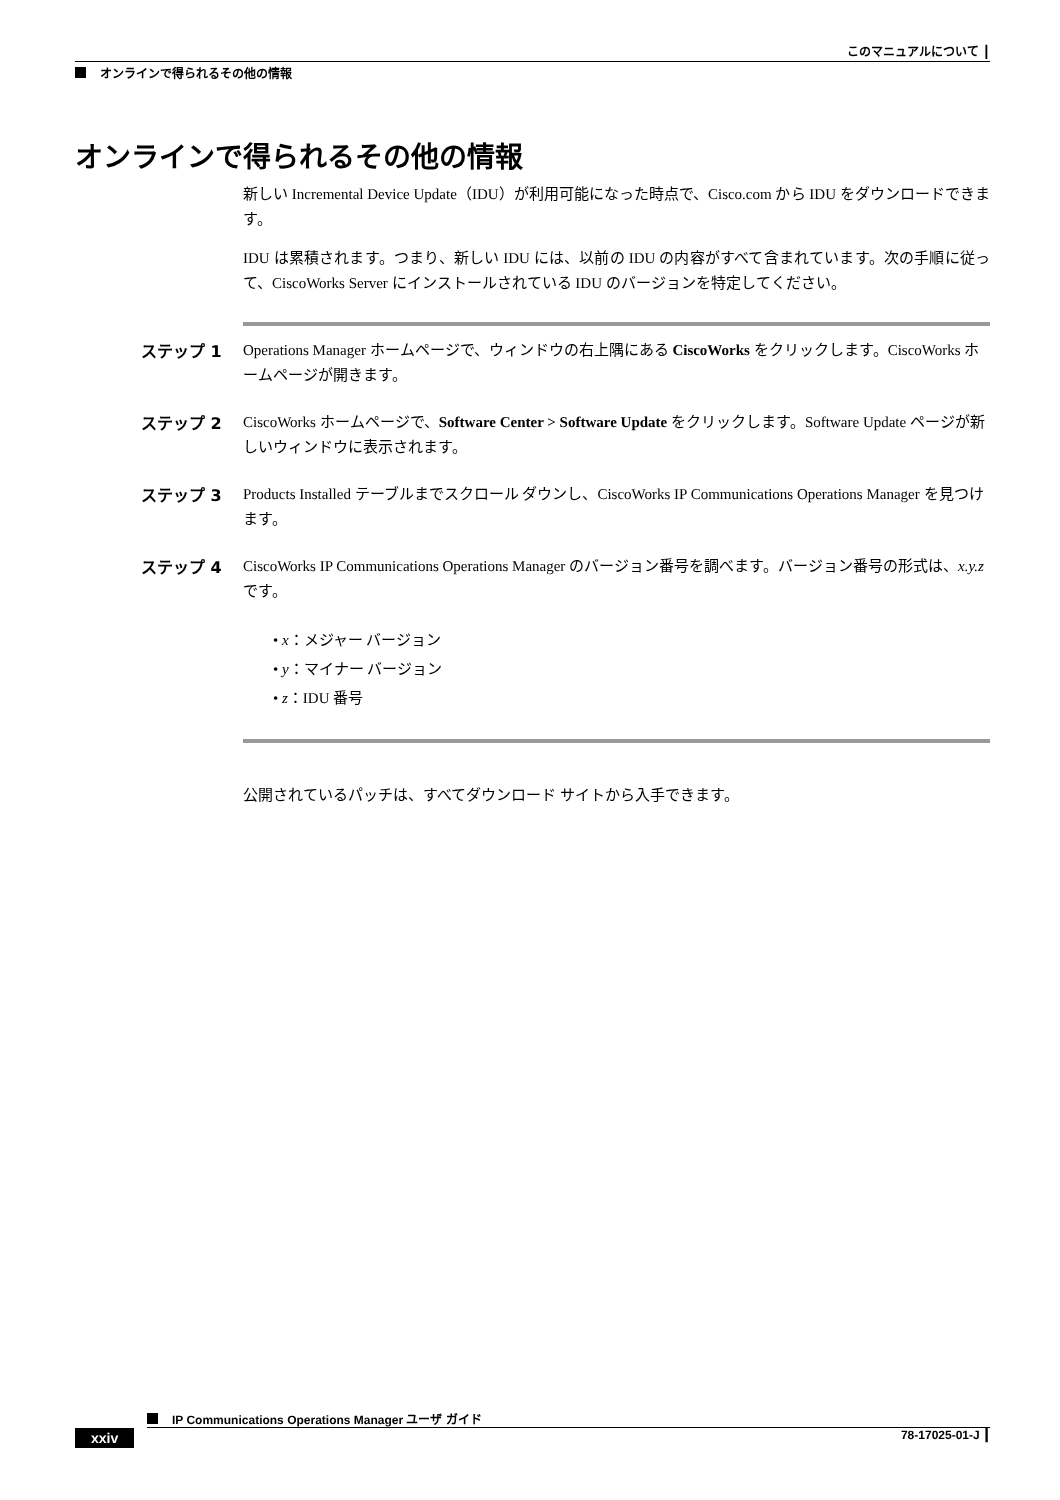このマニュアルについて ┃
オンラインで得られるその他の情報
オンラインで得られるその他の情報
新しい Incremental Device Update（IDU）が利用可能になった時点で、Cisco.com から IDU をダウンロードできます。
IDU は累積されます。つまり、新しい IDU には、以前の IDU の内容がすべて含まれています。次の手順に従って、CiscoWorks Server にインストールされている IDU のバージョンを特定してください。
ステップ 1 Operations Manager ホームページで、ウィンドウの右上隅にある CiscoWorks をクリックします。CiscoWorks ホームページが開きます。
ステップ 2 CiscoWorks ホームページで、Software Center > Software Update をクリックします。Software Update ページが新しいウィンドウに表示されます。
ステップ 3 Products Installed テーブルまでスクロール ダウンし、CiscoWorks IP Communications Operations Manager を見つけます。
ステップ 4 CiscoWorks IP Communications Operations Manager のバージョン番号を調べます。バージョン番号の形式は、x.y.z です。
• x：メジャー バージョン
• y：マイナー バージョン
• z：IDU 番号
公開されているパッチは、すべてダウンロード サイトから入手できます。
IP Communications Operations Manager ユーザ ガイド
xxiv 78-17025-01-J ┃